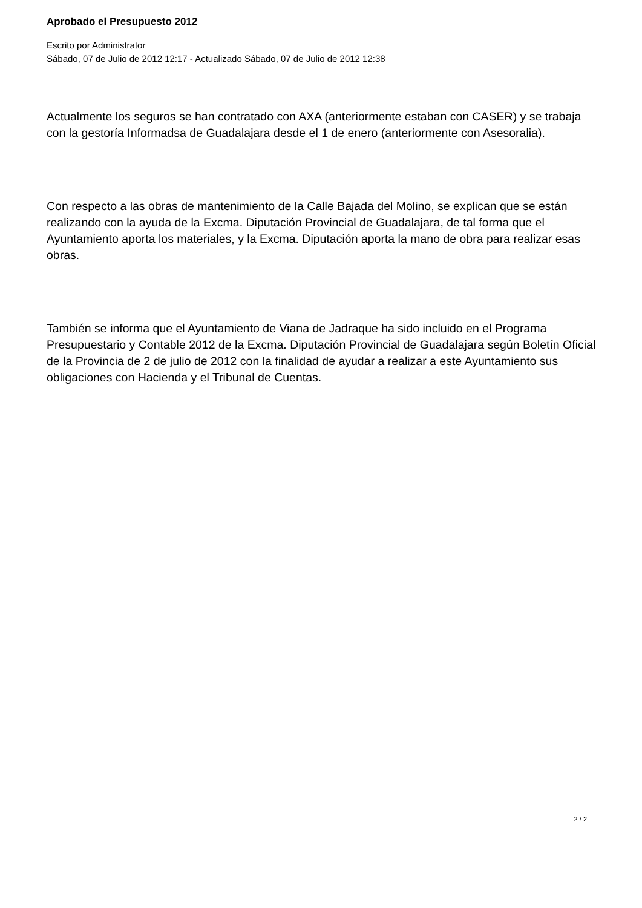Aprobado el Presupuesto 2012
Escrito por Administrator
Sábado, 07 de Julio de 2012 12:17 - Actualizado Sábado, 07 de Julio de 2012 12:38
Actualmente los seguros se han contratado con AXA (anteriormente estaban con CASER) y se trabaja con la gestoría Informadsa de Guadalajara desde el 1 de enero (anteriormente con Asesoralia).
Con respecto a las obras de mantenimiento de la Calle Bajada del Molino, se explican que se están realizando con la ayuda de la Excma. Diputación Provincial de Guadalajara, de tal forma que el Ayuntamiento aporta los materiales, y la Excma. Diputación aporta la mano de obra para realizar esas obras.
También se informa que el Ayuntamiento de Viana de Jadraque ha sido incluido en el Programa Presupuestario y Contable 2012 de la Excma. Diputación Provincial de Guadalajara según Boletín Oficial de la Provincia de 2 de julio de 2012 con la finalidad de ayudar a realizar a este Ayuntamiento sus obligaciones con Hacienda y el Tribunal de Cuentas.
2 / 2